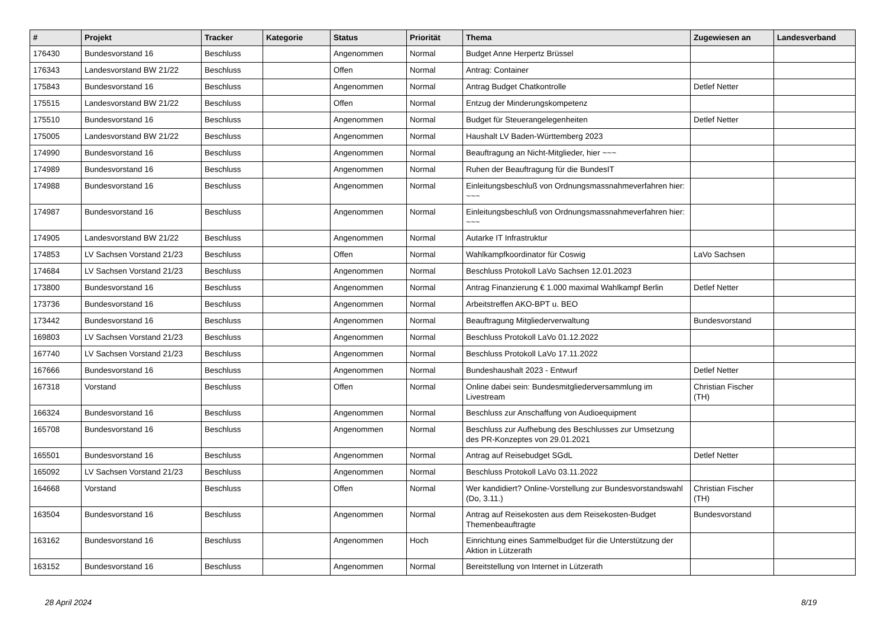| # | Projekt | Tracker | Kategorie | Status | Priorität | Thema | Zugewiesen an | Landesverband |
| --- | --- | --- | --- | --- | --- | --- | --- | --- |
| 176430 | Bundesvorstand 16 | Beschluss | | Angenommen | Normal | Budget Anne Herpertz Brüssel | | |
| 176343 | Landesvorstand BW 21/22 | Beschluss | | Offen | Normal | Antrag: Container | | |
| 175843 | Bundesvorstand 16 | Beschluss | | Angenommen | Normal | Antrag Budget Chatkontrolle | Detlef Netter | |
| 175515 | Landesvorstand BW 21/22 | Beschluss | | Offen | Normal | Entzug der Minderungskompetenz | | |
| 175510 | Bundesvorstand 16 | Beschluss | | Angenommen | Normal | Budget für Steuerangelegenheiten | Detlef Netter | |
| 175005 | Landesvorstand BW 21/22 | Beschluss | | Angenommen | Normal | Haushalt LV Baden-Württemberg 2023 | | |
| 174990 | Bundesvorstand 16 | Beschluss | | Angenommen | Normal | Beauftragung an Nicht-Mitglieder, hier ~~~ | | |
| 174989 | Bundesvorstand 16 | Beschluss | | Angenommen | Normal | Ruhen der Beauftragung für die BundesIT | | |
| 174988 | Bundesvorstand 16 | Beschluss | | Angenommen | Normal | Einleitungsbeschluß von Ordnungsmassnahmeverfahren hier: ~~~ | | |
| 174987 | Bundesvorstand 16 | Beschluss | | Angenommen | Normal | Einleitungsbeschluß von Ordnungsmassnahmeverfahren hier: ~~~ | | |
| 174905 | Landesvorstand BW 21/22 | Beschluss | | Angenommen | Normal | Autarke IT Infrastruktur | | |
| 174853 | LV Sachsen Vorstand 21/23 | Beschluss | | Offen | Normal | Wahlkampfkoordinator für Coswig | LaVo Sachsen | |
| 174684 | LV Sachsen Vorstand 21/23 | Beschluss | | Angenommen | Normal | Beschluss Protokoll LaVo Sachsen 12.01.2023 | | |
| 173800 | Bundesvorstand 16 | Beschluss | | Angenommen | Normal | Antrag Finanzierung € 1.000 maximal Wahlkampf Berlin | Detlef Netter | |
| 173736 | Bundesvorstand 16 | Beschluss | | Angenommen | Normal | Arbeitstreffen AKO-BPT u. BEO | | |
| 173442 | Bundesvorstand 16 | Beschluss | | Angenommen | Normal | Beauftragung Mitgliederverwaltung | Bundesvorstand | |
| 169803 | LV Sachsen Vorstand 21/23 | Beschluss | | Angenommen | Normal | Beschluss Protokoll LaVo 01.12.2022 | | |
| 167740 | LV Sachsen Vorstand 21/23 | Beschluss | | Angenommen | Normal | Beschluss Protokoll LaVo 17.11.2022 | | |
| 167666 | Bundesvorstand 16 | Beschluss | | Angenommen | Normal | Bundeshaushalt 2023 - Entwurf | Detlef Netter | |
| 167318 | Vorstand | Beschluss | | Offen | Normal | Online dabei sein: Bundesmitgliederversammlung im Livestream | Christian Fischer (TH) | |
| 166324 | Bundesvorstand 16 | Beschluss | | Angenommen | Normal | Beschluss zur Anschaffung von Audioequipment | | |
| 165708 | Bundesvorstand 16 | Beschluss | | Angenommen | Normal | Beschluss zur Aufhebung des Beschlusses zur Umsetzung des PR-Konzeptes von 29.01.2021 | | |
| 165501 | Bundesvorstand 16 | Beschluss | | Angenommen | Normal | Antrag auf Reisebudget SGdL | Detlef Netter | |
| 165092 | LV Sachsen Vorstand 21/23 | Beschluss | | Angenommen | Normal | Beschluss Protokoll LaVo 03.11.2022 | | |
| 164668 | Vorstand | Beschluss | | Offen | Normal | Wer kandidiert? Online-Vorstellung zur Bundesvorstandswahl (Do, 3.11.) | Christian Fischer (TH) | |
| 163504 | Bundesvorstand 16 | Beschluss | | Angenommen | Normal | Antrag auf Reisekosten aus dem Reisekosten-Budget Themenbeauftragte | Bundesvorstand | |
| 163162 | Bundesvorstand 16 | Beschluss | | Angenommen | Hoch | Einrichtung eines Sammelbudget für die Unterstützung der Aktion in Lützerath | | |
| 163152 | Bundesvorstand 16 | Beschluss | | Angenommen | Normal | Bereitstellung von Internet in Lützerath | | |
28 April 2024 8/19